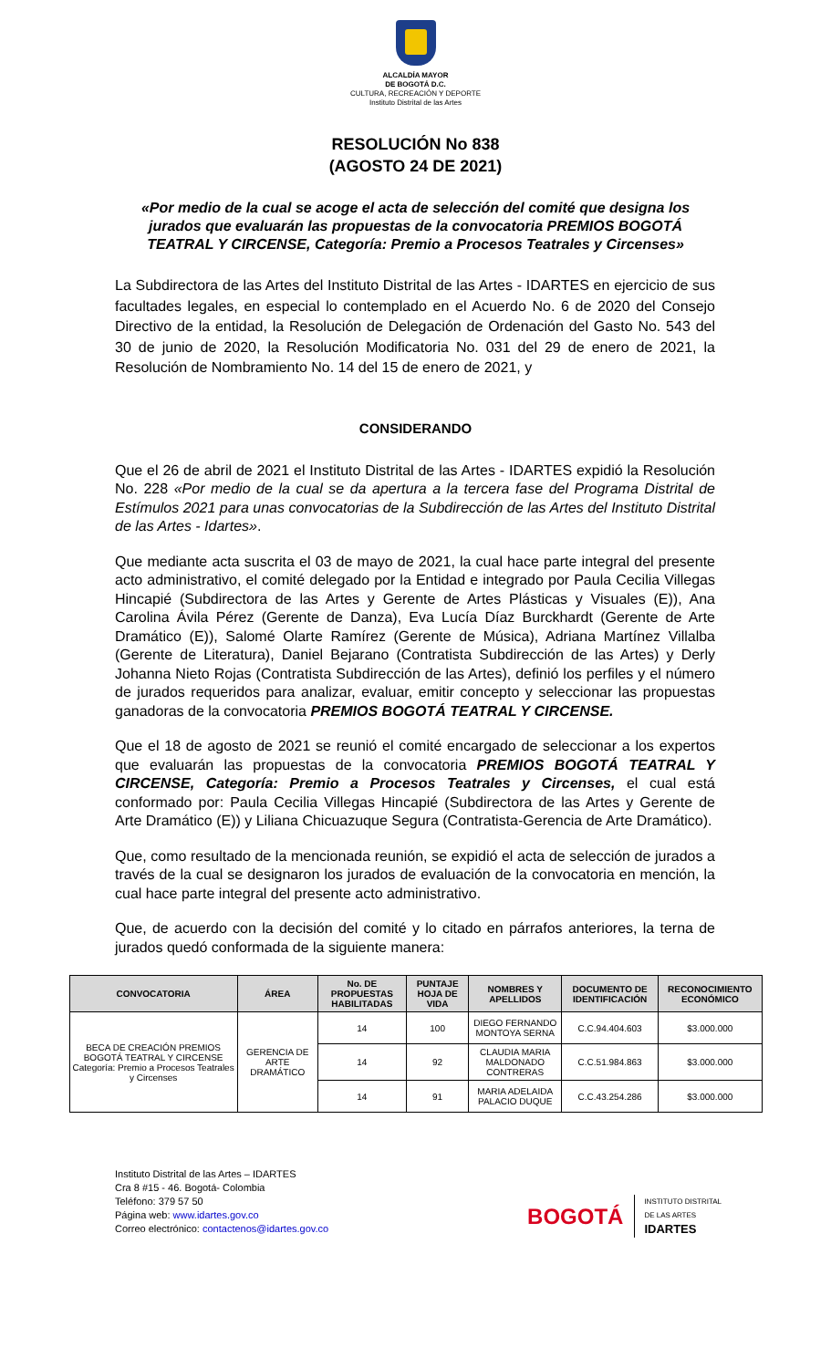ALCALDÍA MAYOR
DE BOGOTÁ D.C.
CULTURA, RECREACIÓN Y DEPORTE
Instituto Distrital de las Artes
RESOLUCIÓN No 838
(AGOSTO 24 DE 2021)
«Por medio de la cual se acoge el acta de selección del comité que designa los jurados que evaluarán las propuestas de la convocatoria PREMIOS BOGOTÁ TEATRAL Y CIRCENSE, Categoría: Premio a Procesos Teatrales y Circenses»
La Subdirectora de las Artes del Instituto Distrital de las Artes - IDARTES en ejercicio de sus facultades legales, en especial lo contemplado en el Acuerdo No. 6 de 2020 del Consejo Directivo de la entidad, la Resolución de Delegación de Ordenación del Gasto No. 543 del 30 de junio de 2020, la Resolución Modificatoria No. 031 del 29 de enero de 2021, la Resolución de Nombramiento No. 14 del 15 de enero de 2021, y
CONSIDERANDO
Que el 26 de abril de 2021 el Instituto Distrital de las Artes - IDARTES expidió la Resolución No. 228 «Por medio de la cual se da apertura a la tercera fase del Programa Distrital de Estímulos 2021 para unas convocatorias de la Subdirección de las Artes del Instituto Distrital de las Artes - Idartes».
Que mediante acta suscrita el 03 de mayo de 2021, la cual hace parte integral del presente acto administrativo, el comité delegado por la Entidad e integrado por Paula Cecilia Villegas Hincapié (Subdirectora de las Artes y Gerente de Artes Plásticas y Visuales (E)), Ana Carolina Ávila Pérez (Gerente de Danza), Eva Lucía Díaz Burckhardt (Gerente de Arte Dramático (E)), Salomé Olarte Ramírez (Gerente de Música), Adriana Martínez Villalba (Gerente de Literatura), Daniel Bejarano (Contratista Subdirección de las Artes) y Derly Johanna Nieto Rojas (Contratista Subdirección de las Artes), definió los perfiles y el número de jurados requeridos para analizar, evaluar, emitir concepto y seleccionar las propuestas ganadoras de la convocatoria PREMIOS BOGOTÁ TEATRAL Y CIRCENSE.
Que el 18 de agosto de 2021 se reunió el comité encargado de seleccionar a los expertos que evaluarán las propuestas de la convocatoria PREMIOS BOGOTÁ TEATRAL Y CIRCENSE, Categoría: Premio a Procesos Teatrales y Circenses, el cual está conformado por: Paula Cecilia Villegas Hincapié (Subdirectora de las Artes y Gerente de Arte Dramático (E)) y Liliana Chicuazuque Segura (Contratista-Gerencia de Arte Dramático).
Que, como resultado de la mencionada reunión, se expidió el acta de selección de jurados a través de la cual se designaron los jurados de evaluación de la convocatoria en mención, la cual hace parte integral del presente acto administrativo.
Que, de acuerdo con la decisión del comité y lo citado en párrafos anteriores, la terna de jurados quedó conformada de la siguiente manera:
| CONVOCATORIA | ÁREA | No. DE PROPUESTAS HABILITADAS | PUNTAJE HOJA DE VIDA | NOMBRES Y APELLIDOS | DOCUMENTO DE IDENTIFICACIÓN | RECONOCIMIENTO ECONÓMICO |
| --- | --- | --- | --- | --- | --- | --- |
| BECA DE CREACIÓN PREMIOS BOGOTÁ TEATRAL Y CIRCENSE Categoría: Premio a Procesos Teatrales y Circenses | GERENCIA DE ARTE DRAMÁTICO | 14 | 100 | DIEGO FERNANDO MONTOYA SERNA | C.C.94.404.603 | $3.000.000 |
| | | 14 | 92 | CLAUDIA MARIA MALDONADO CONTRERAS | C.C.51.984.863 | $3.000.000 |
| | | 14 | 91 | MARIA ADELAIDA PALACIO DUQUE | C.C.43.254.286 | $3.000.000 |
Instituto Distrital de las Artes – IDARTES
Cra 8 #15 - 46. Bogotá- Colombia
Teléfono: 379 57 50
Página web: www.idartes.gov.co
Correo electrónico: contactenos@idartes.gov.co
BOGOTÁ INSTITUTO DISTRITAL
DE LAS ARTES
IDARTES